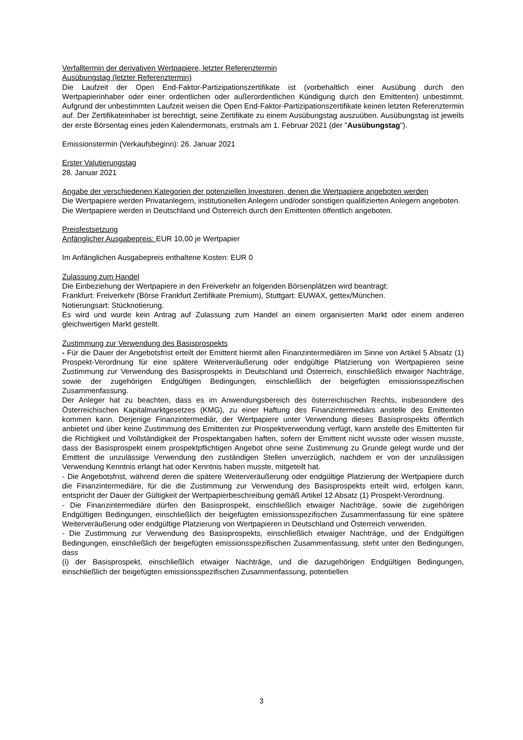Verfalltermin der derivativen Wertpapiere, letzter Referenztermin
Ausübungstag (letzter Referenztermin)
Die Laufzeit der Open End-Faktor-Partizipationszertifikate ist (vorbehaltlich einer Ausübung durch den Wertpapierinhaber oder einer ordentlichen oder außerordentlichen Kündigung durch den Emittenten) unbestimmt. Aufgrund der unbestimmten Laufzeit weisen die Open End-Faktor-Partizipationszertifikate keinen letzten Referenztermin auf. Der Zertifikateinhaber ist berechtigt, seine Zertifikate zu einem Ausübungstag auszuüben. Ausübungstag ist jeweils der erste Börsentag eines jeden Kalendermonats, erstmals am 1. Februar 2021 (der "Ausübungstag").
Emissionstermin (Verkaufsbeginn): 26. Januar 2021
Erster Valutierungstag
28. Januar 2021
Angabe der verschiedenen Kategorien der potenziellen Investoren, denen die Wertpapiere angeboten werden
Die Wertpapiere werden Privatanlegern, institutionellen Anlegern und/oder sonstigen qualifizierten Anlegern angeboten.
Die Wertpapiere werden in Deutschland und Österreich durch den Emittenten öffentlich angeboten.
Preisfestsetzung
Anfänglicher Ausgabepreis: EUR 10,00 je Wertpapier
Im Anfänglichen Ausgabepreis enthaltene Kosten: EUR 0
Zulassung zum Handel
Die Einbeziehung der Wertpapiere in den Freiverkehr an folgenden Börsenplätzen wird beantragt:
Frankfurt: Freiverkehr (Börse Frankfurt Zertifikate Premium), Stuttgart: EUWAX, gettex/München.
Notierungsart: Stücknotierung.
Es wird und wurde kein Antrag auf Zulassung zum Handel an einem organisierten Markt oder einem anderen gleichwertigen Markt gestellt.
Zustimmung zur Verwendung des Basisprospekts
- Für die Dauer der Angebotsfrist erteilt der Emittent hiermit allen Finanzintermediären im Sinne von Artikel 5 Absatz (1) Prospekt-Verordnung für eine spätere Weiterveräußerung oder endgültige Platzierung von Wertpapieren seine Zustimmung zur Verwendung des Basisprospekts in Deutschland und Österreich, einschließlich etwaiger Nachträge, sowie der zugehörigen Endgültigen Bedingungen, einschließlich der beigefügten emissionsspezifischen Zusammenfassung.
Der Anleger hat zu beachten, dass es im Anwendungsbereich des österreichischen Rechts, insbesondere des Österreichischen Kapitalmarktgesetzes (KMG), zu einer Haftung des Finanzintermediärs anstelle des Emittenten kommen kann. Derjenige Finanzintermediär, der Wertpapiere unter Verwendung dieses Basisprospekts öffentlich anbietet und über keine Zustimmung des Emittenten zur Prospektverwendung verfügt, kann anstelle des Emittenten für die Richtigkeit und Vollständigkeit der Prospektangaben haften, sofern der Emittent nicht wusste oder wissen musste, dass der Basisprospekt einem prospektpflichtigen Angebot ohne seine Zustimmung zu Grunde gelegt wurde und der Emittent die unzulässige Verwendung den zuständigen Stellen unverzüglich, nachdem er von der unzulässigen Verwendung Kenntnis erlangt hat oder Kenntnis haben musste, mitgeteilt hat.
- Die Angebotsfrist, während deren die spätere Weiterveräußerung oder endgültige Platzierung der Wertpapiere durch die Finanzintermediäre, für die die Zustimmung zur Verwendung des Basisprospekts erteilt wird, erfolgen kann, entspricht der Dauer der Gültigkeit der Wertpapierbeschreibung gemäß Artikel 12 Absatz (1) Prospekt-Verordnung.
- Die Finanzintermediäre dürfen den Basisprospekt, einschließlich etwaiger Nachträge, sowie die zugehörigen Endgültigen Bedingungen, einschließlich der beigefügten emissionsspezifischen Zusammenfassung für eine spätere Weiterveräußerung oder endgültige Platzierung von Wertpapieren in Deutschland und Österreich verwenden.
- Die Zustimmung zur Verwendung des Basisprospekts, einschließlich etwaiger Nachträge, und der Endgültigen Bedingungen, einschließlich der beigefügten emissionsspezifischen Zusammenfassung, steht unter den Bedingungen, dass
(i) der Basisprospekt, einschließlich etwaiger Nachträge, und die dazugehörigen Endgültigen Bedingungen, einschließlich der beigefügten emissionsspezifischen Zusammenfassung, potentiellen
3